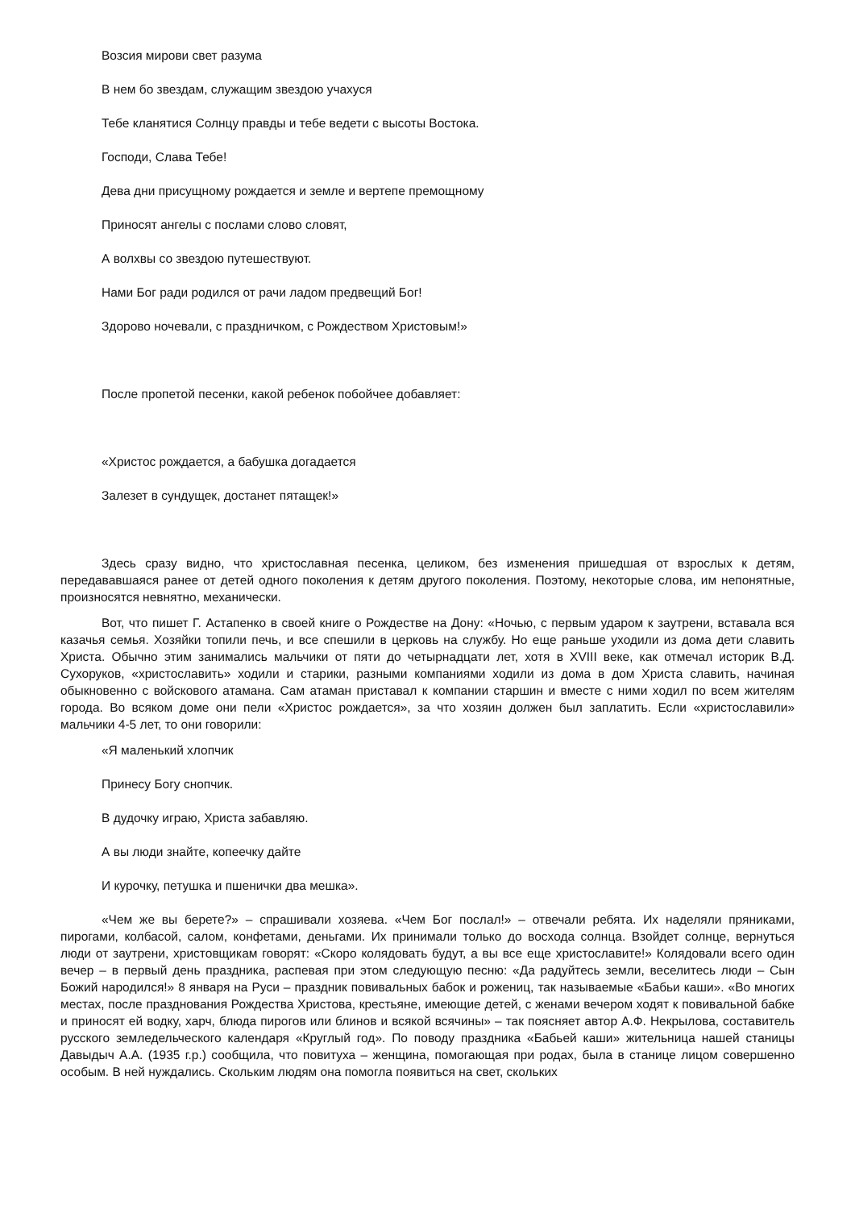Возсия мирови свет разума
В нем бо звездам, служащим звездою учахуся
Тебе кланятися Солнцу правды и тебе ведети с высоты Востока.
Господи, Слава Тебе!
Дева дни присущному рождается и земле и вертепе премощному
Приносят ангелы с послами слово словят,
А волхвы со звездою путешествуют.
Нами Бог ради родился от рачи ладом предвещий Бог!
Здорово ночевали, с праздничком, с Рождеством Христовым!»
После пропетой песенки, какой ребенок побойчее добавляет:
«Христос рождается, а бабушка догадается
Залезет в сундущек, достанет пятащек!»
Здесь сразу видно, что христославная песенка, целиком, без изменения пришедшая от взрослых к детям, передававшаяся ранее от детей одного поколения к детям другого поколения. Поэтому, некоторые слова, им непонятные, произносятся невнятно, механически.
Вот, что пишет Г. Астапенко в своей книге о Рождестве на Дону: «Ночью, с первым ударом к заутрени, вставала вся казачья семья. Хозяйки топили печь, и все спешили в церковь на службу. Но еще раньше уходили из дома дети славить Христа. Обычно этим занимались мальчики от пяти до четырнадцати лет, хотя в XVIII веке, как отмечал историк В.Д. Сухоруков, «христославить» ходили и старики, разными компаниями ходили из дома в дом Христа славить, начиная обыкновенно с войскового атамана. Сам атаман приставал к компании старшин и вместе с ними ходил по всем жителям города. Во всяком доме они пели «Христос рождается», за что хозяин должен был заплатить. Если «христославили» мальчики 4-5 лет, то они говорили:
«Я маленький хлопчик
Принесу Богу снопчик.
В дудочку играю, Христа забавляю.
А вы люди знайте, копеечку дайте
И курочку, петушка и пшенички два мешка».
«Чем же вы берете?» – спрашивали хозяева. «Чем Бог послал!» – отвечали ребята. Их наделяли пряниками, пирогами, колбасой, салом, конфетами, деньгами. Их принимали только до восхода солнца. Взойдет солнце, вернуться люди от заутрени, христовщикам говорят: «Скоро колядовать будут, а вы все еще христославите!» Колядовали всего один вечер – в первый день праздника, распевая при этом следующую песню: «Да радуйтесь земли, веселитесь люди – Сын Божий народился!» 8 января на Руси – праздник повивальных бабок и рожениц, так называемые «Бабьи каши». «Во многих местах, после празднования Рождества Христова, крестьяне, имеющие детей, с женами вечером ходят к повивальной бабке и приносят ей водку, харч, блюда пирогов или блинов и всякой всячины» – так поясняет автор А.Ф. Некрылова, составитель русского земледельческого календаря «Круглый год». По поводу праздника «Бабьей каши» жительница нашей станицы Давыдыч А.А. (1935 г.р.) сообщила, что повитуха – женщина, помогающая при родах, была в станице лицом совершенно особым. В ней нуждались. Скольким людям она помогла появиться на свет, скольких